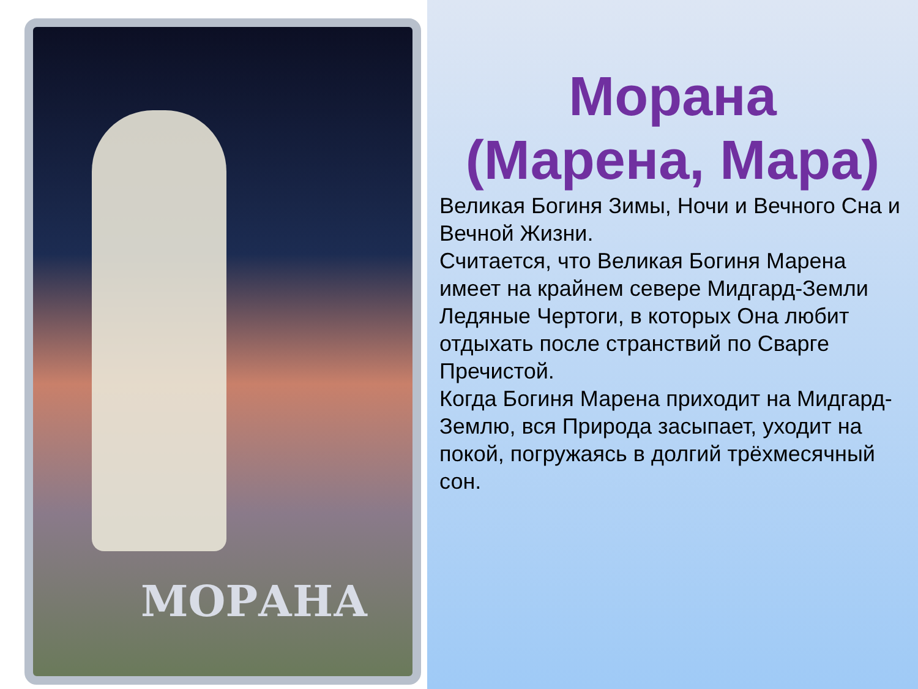МОРАНА
Морана
(Марена, Мара)
Великая Богиня Зимы, Ночи и Вечного Сна и Вечной Жизни.
Считается, что Великая Богиня Марена имеет на крайнем севере Мидгард-Земли Ледяные Чертоги, в которых Она любит отдыхать после странствий по Сварге Пречистой.
Когда Богиня Марена приходит на Мидгард-Землю, вся Природа засыпает, уходит на покой, погружаясь в долгий трёхмесячный сон.